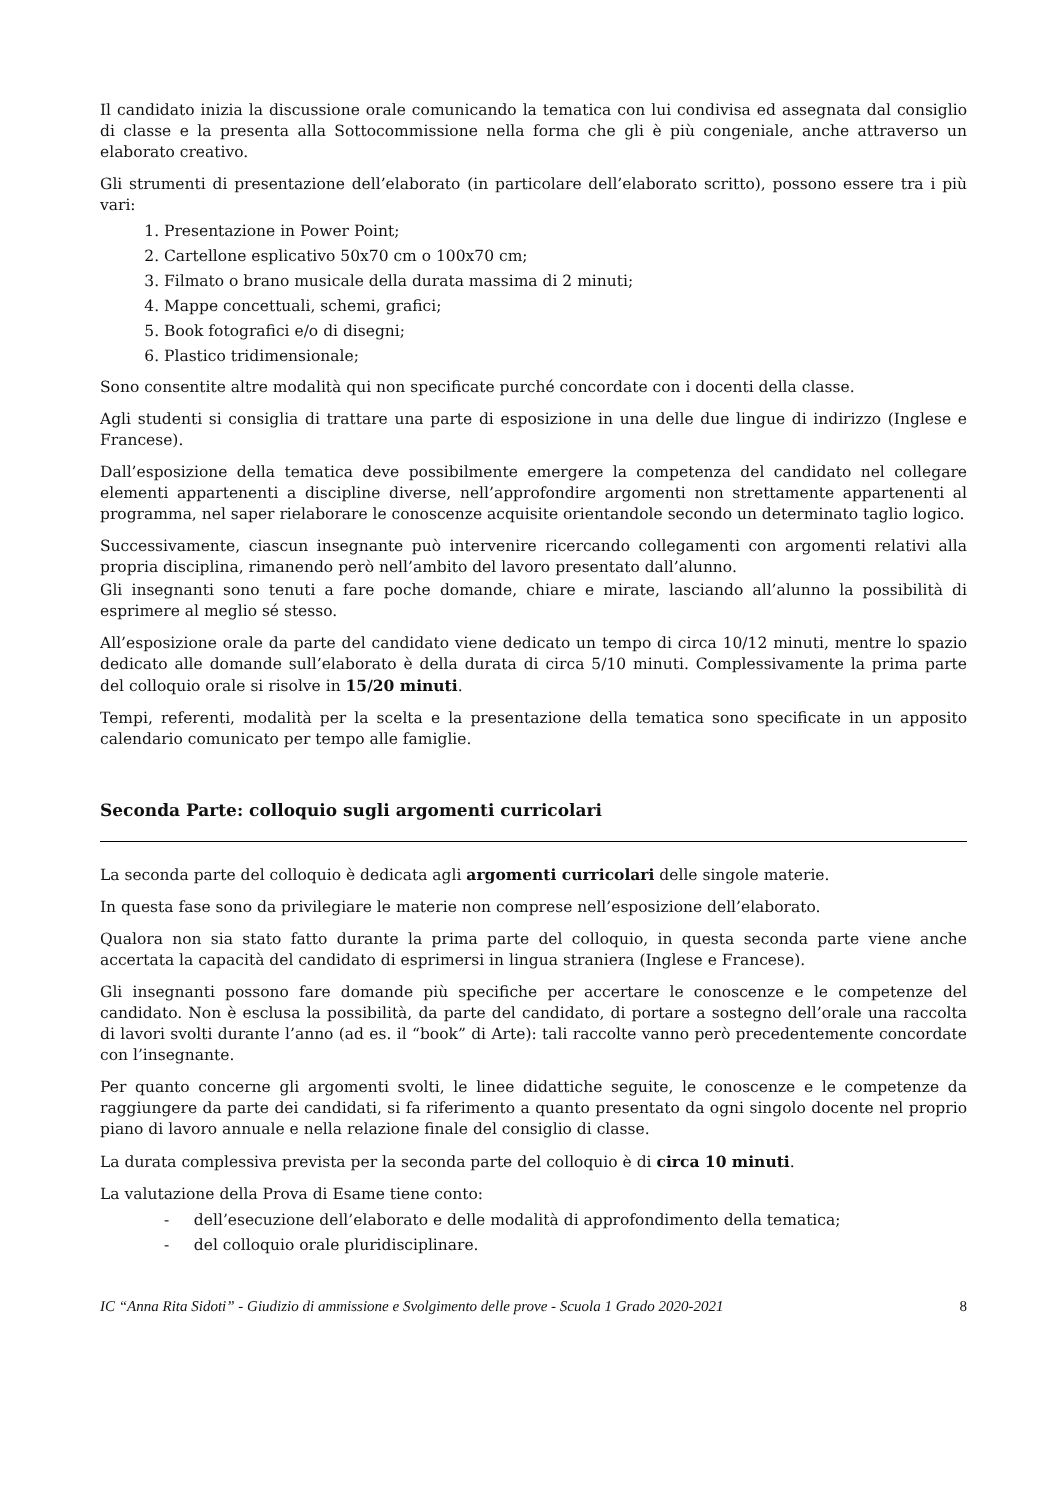Il candidato inizia la discussione orale comunicando la tematica con lui condivisa ed assegnata dal consiglio di classe e la presenta alla Sottocommissione nella forma che gli è più congeniale, anche attraverso un elaborato creativo.
Gli strumenti di presentazione dell’elaborato (in particolare dell’elaborato scritto), possono essere tra i più vari:
1. Presentazione in Power Point;
2. Cartellone esplicativo 50x70 cm o 100x70 cm;
3. Filmato o brano musicale della durata massima di 2 minuti;
4. Mappe concettuali, schemi, grafici;
5. Book fotografici e/o di disegni;
6. Plastico tridimensionale;
Sono consentite altre modalità qui non specificate purché concordate con i docenti della classe.
Agli studenti si consiglia di trattare una parte di esposizione in una delle due lingue di indirizzo (Inglese e Francese).
Dall’esposizione della tematica deve possibilmente emergere la competenza del candidato nel collegare elementi appartenenti a discipline diverse, nell’approfondire argomenti non strettamente appartenenti al programma, nel saper rielaborare le conoscenze acquisite orientandole secondo un determinato taglio logico.
Successivamente, ciascun insegnante può intervenire ricercando collegamenti con argomenti relativi alla propria disciplina, rimanendo però nell’ambito del lavoro presentato dall’alunno.
Gli insegnanti sono tenuti a fare poche domande, chiare e mirate, lasciando all’alunno la possibilità di esprimere al meglio sé stesso.
All’esposizione orale da parte del candidato viene dedicato un tempo di circa 10/12 minuti, mentre lo spazio dedicato alle domande sull’elaborato è della durata di circa 5/10 minuti. Complessivamente la prima parte del colloquio orale si risolve in 15/20 minuti.
Tempi, referenti, modalità per la scelta e la presentazione della tematica sono specificate in un apposito calendario comunicato per tempo alle famiglie.
Seconda Parte: colloquio sugli argomenti curricolari
La seconda parte del colloquio è dedicata agli argomenti curricolari delle singole materie.
In questa fase sono da privilegiare le materie non comprese nell’esposizione dell’elaborato.
Qualora non sia stato fatto durante la prima parte del colloquio, in questa seconda parte viene anche accertata la capacità del candidato di esprimersi in lingua straniera (Inglese e Francese).
Gli insegnanti possono fare domande più specifiche per accertare le conoscenze e le competenze del candidato. Non è esclusa la possibilità, da parte del candidato, di portare a sostegno dell’orale una raccolta di lavori svolti durante l’anno (ad es. il “book” di Arte): tali raccolte vanno però precedentemente concordate con l’insegnante.
Per quanto concerne gli argomenti svolti, le linee didattiche seguite, le conoscenze e le competenze da raggiungere da parte dei candidati, si fa riferimento a quanto presentato da ogni singolo docente nel proprio piano di lavoro annuale e nella relazione finale del consiglio di classe.
La durata complessiva prevista per la seconda parte del colloquio è di circa 10 minuti.
La valutazione della Prova di Esame tiene conto:
- dell’esecuzione dell’elaborato e delle modalità di approfondimento della tematica;
- del colloquio orale pluridisciplinare.
IC “Anna Rita Sidoti” - Giudizio di ammissione e Svolgimento delle prove - Scuola 1 Grado 2020-2021 8